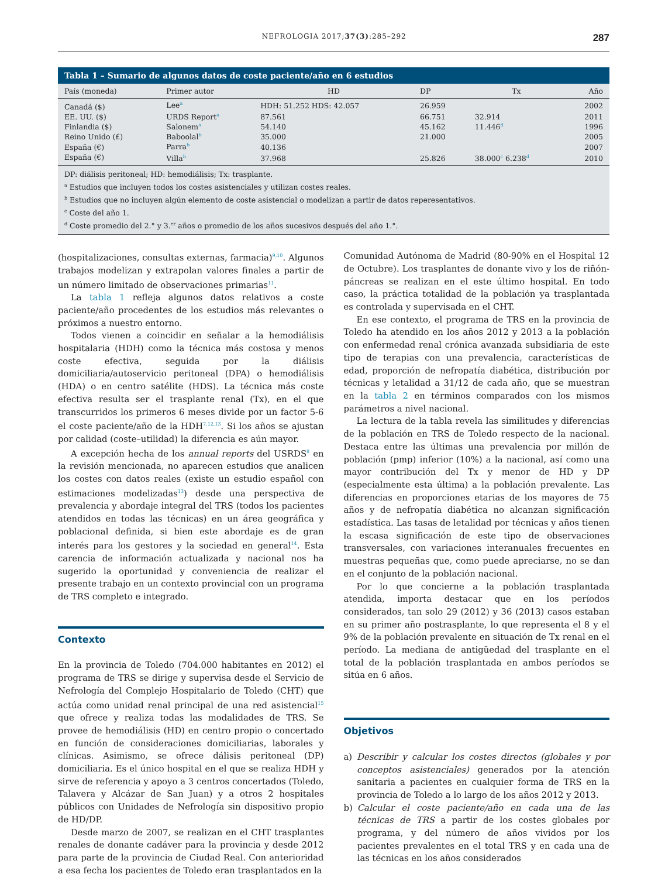NEFROLOGIA 2017;37(3):285–292 287
Tabla 1 – Sumario de algunos datos de coste paciente/año en 6 estudios
| País (moneda) | Primer autor | HD | DP | Tx | Año |
| --- | --- | --- | --- | --- | --- |
| Canadá ($) | Lee<sup>a</sup> | HDH: 51.252 HDS: 42.057 | 26.959 | | 2002 |
| EE. UU. ($) | URDS Report<sup>a</sup> | 87.561 | 66.751 | 32.914 | 2011 |
| Finlandia ($) | Salonem<sup>a</sup> | 54.140 | 45.162 | 11.446<sup>d</sup> | 1996 |
| Reino Unido (£) | Baboolal<sup>b</sup> | 35.000 | 21.000 | | 2005 |
| España (€) | Parra<sup>b</sup> | 40.136 | | | 2007 |
| España (€) | Villa<sup>b</sup> | 37.968 | 25.826 | 38.000<sup>c</sup> 6.238<sup>d</sup> | 2010 |
DP: diálisis peritoneal; HD: hemodiálisis; Tx: trasplante.
<sup>a</sup> Estudios que incluyen todos los costes asistenciales y utilizan costes reales.
<sup>b</sup> Estudios que no incluyen algún elemento de coste asistencial o modelizan a partir de datos reperesentativos.
<sup>c</sup> Coste del año 1.
<sup>d</sup> Coste promedio del 2.° y 3.<sup>er</sup> años o promedio de los años sucesivos después del año 1.°.
(hospitalizaciones, consultas externas, farmacia)<sup>9,10</sup>. Algunos trabajos modelizan y extrapolan valores finales a partir de un número limitado de observaciones primarias<sup>11</sup>.
La tabla 1 refleja algunos datos relativos a coste paciente/año procedentes de los estudios más relevantes o próximos a nuestro entorno.
Todos vienen a coincidir en señalar a la hemodiálisis hospitalaria (HDH) como la técnica más costosa y menos coste efectiva, seguida por la diálisis domiciliaria/autoservicio peritoneal (DPA) o hemodiálisis (HDA) o en centro satélite (HDS). La técnica más coste efectiva resulta ser el trasplante renal (Tx), en el que transcurridos los primeros 6 meses divide por un factor 5-6 el coste paciente/año de la HDH<sup>7,12,13</sup>. Si los años se ajustan por calidad (coste–utilidad) la diferencia es aún mayor.
A excepción hecha de los annual reports del USRDS<sup>8</sup> en la revisión mencionada, no aparecen estudios que analicen los costes con datos reales (existe un estudio español con estimaciones modelizadas<sup>13</sup>) desde una perspectiva de prevalencia y abordaje integral del TRS (todos los pacientes atendidos en todas las técnicas) en un área geográfica y poblacional definida, si bien este abordaje es de gran interés para los gestores y la sociedad en general<sup>14</sup>. Esta carencia de información actualizada y nacional nos ha sugerido la oportunidad y conveniencia de realizar el presente trabajo en un contexto provincial con un programa de TRS completo e integrado.
Contexto
En la provincia de Toledo (704.000 habitantes en 2012) el programa de TRS se dirige y supervisa desde el Servicio de Nefrología del Complejo Hospitalario de Toledo (CHT) que actúa como unidad renal principal de una red asistencial<sup>15</sup> que ofrece y realiza todas las modalidades de TRS. Se provee de hemodiálisis (HD) en centro propio o concertado en función de consideraciones domiciliarias, laborales y clínicas. Asimismo, se ofrece dálisis peritoneal (DP) domiciliaria. Es el único hospital en el que se realiza HDH y sirve de referencia y apoyo a 3 centros concertados (Toledo, Talavera y Alcázar de San Juan) y a otros 2 hospitales públicos con Unidades de Nefrología sin dispositivo propio de HD/DP.
Desde marzo de 2007, se realizan en el CHT trasplantes renales de donante cadáver para la provincia y desde 2012 para parte de la provincia de Ciudad Real. Con anterioridad a esa fecha los pacientes de Toledo eran trasplantados en la
Comunidad Autónoma de Madrid (80-90% en el Hospital 12 de Octubre). Los trasplantes de donante vivo y los de riñón-páncreas se realizan en el este último hospital. En todo caso, la práctica totalidad de la población ya trasplantada es controlada y supervisada en el CHT.
En ese contexto, el programa de TRS en la provincia de Toledo ha atendido en los años 2012 y 2013 a la población con enfermedad renal crónica avanzada subsidiaria de este tipo de terapias con una prevalencia, características de edad, proporción de nefropatía diabética, distribución por técnicas y letalidad a 31/12 de cada año, que se muestran en la tabla 2 en términos comparados con los mismos parámetros a nivel nacional.
La lectura de la tabla revela las similitudes y diferencias de la población en TRS de Toledo respecto de la nacional. Destaca entre las últimas una prevalencia por millón de población (pmp) inferior (10%) a la nacional, así como una mayor contribución del Tx y menor de HD y DP (especialmente esta última) a la población prevalente. Las diferencias en proporciones etarias de los mayores de 75 años y de nefropatía diabética no alcanzan significación estadística. Las tasas de letalidad por técnicas y años tienen la escasa significación de este tipo de observaciones transversales, con variaciones interanuales frecuentes en muestras pequeñas que, como puede apreciarse, no se dan en el conjunto de la población nacional.
Por lo que concierne a la población trasplantada atendida, importa destacar que en los períodos considerados, tan solo 29 (2012) y 36 (2013) casos estaban en su primer año postrasplante, lo que representa el 8 y el 9% de la población prevalente en situación de Tx renal en el período. La mediana de antigüedad del trasplante en el total de la población trasplantada en ambos períodos se sitúa en 6 años.
Objetivos
a) Describir y calcular los costes directos (globales y por conceptos asistenciales) generados por la atención sanitaria a pacientes en cualquier forma de TRS en la provincia de Toledo a lo largo de los años 2012 y 2013.
b) Calcular el coste paciente/año en cada una de las técnicas de TRS a partir de los costes globales por programa, y del número de años vividos por los pacientes prevalentes en el total TRS y en cada una de las técnicas en los años considerados